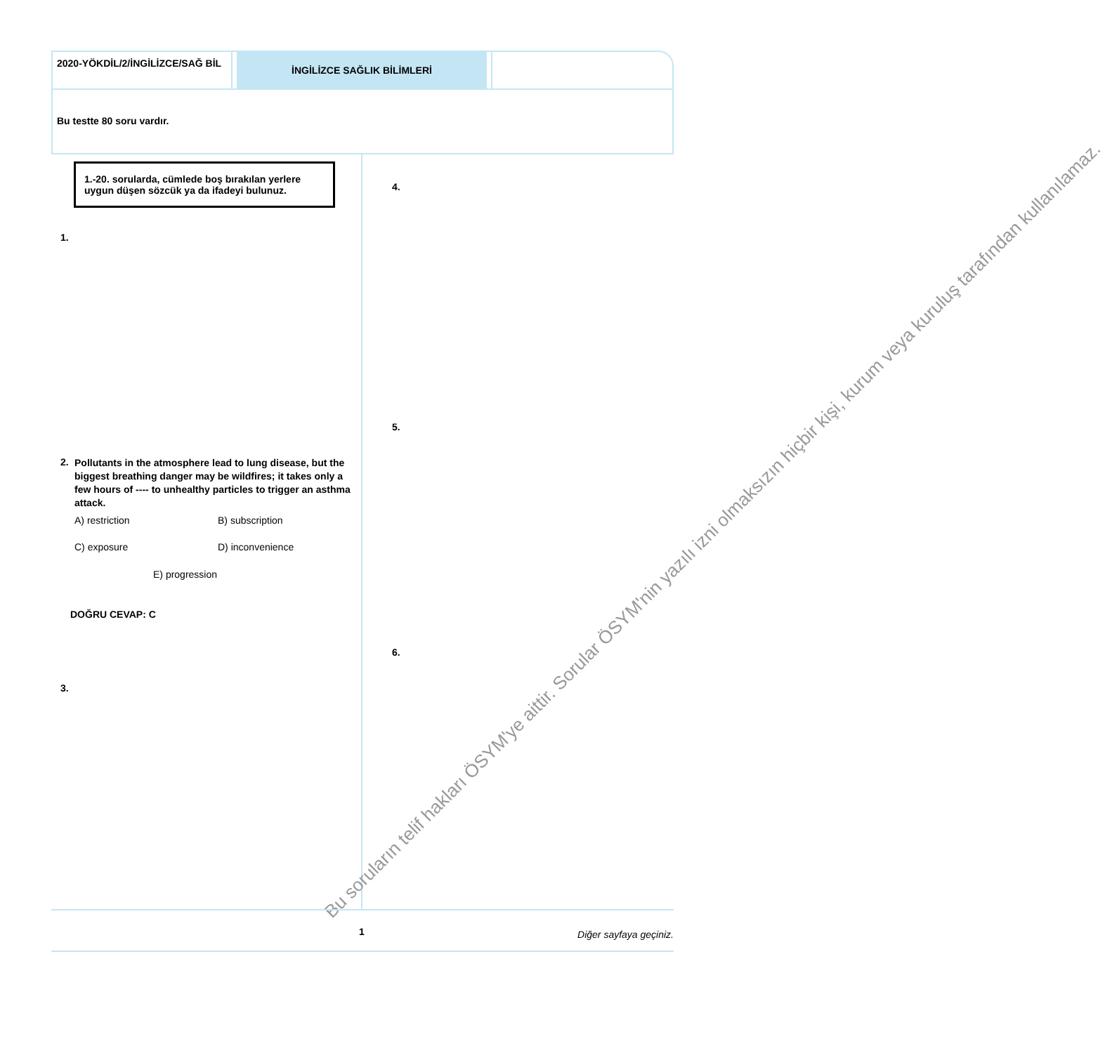2020-YÖKDİL/2/İNGİLİZCE/SAĞ BİL
İNGİLİZCE SAĞLIK BİLİMLERİ
Bu testte 80 soru vardır.
1.-20. sorularda, cümlede boş bırakılan yerlere uygun düşen sözcük ya da ifadeyi bulunuz.
1.
2. Pollutants in the atmosphere lead to lung disease, but the biggest breathing danger may be wildfires; it takes only a few hours of ---- to unhealthy particles to trigger an asthma attack.
A) restriction B) subscription
C) exposure D) inconvenience
E) progression
DOĞRU CEVAP: C
3.
4.
5.
6.
Bu soruların telif hakları ÖSYM'ye aittir. Sorular ÖSYM'nin yazılı izni olmaksızın hiçbir kişi, kurum veya kuruluş tarafından kullanılamaz.
1 Diğer sayfaya geçiniz.